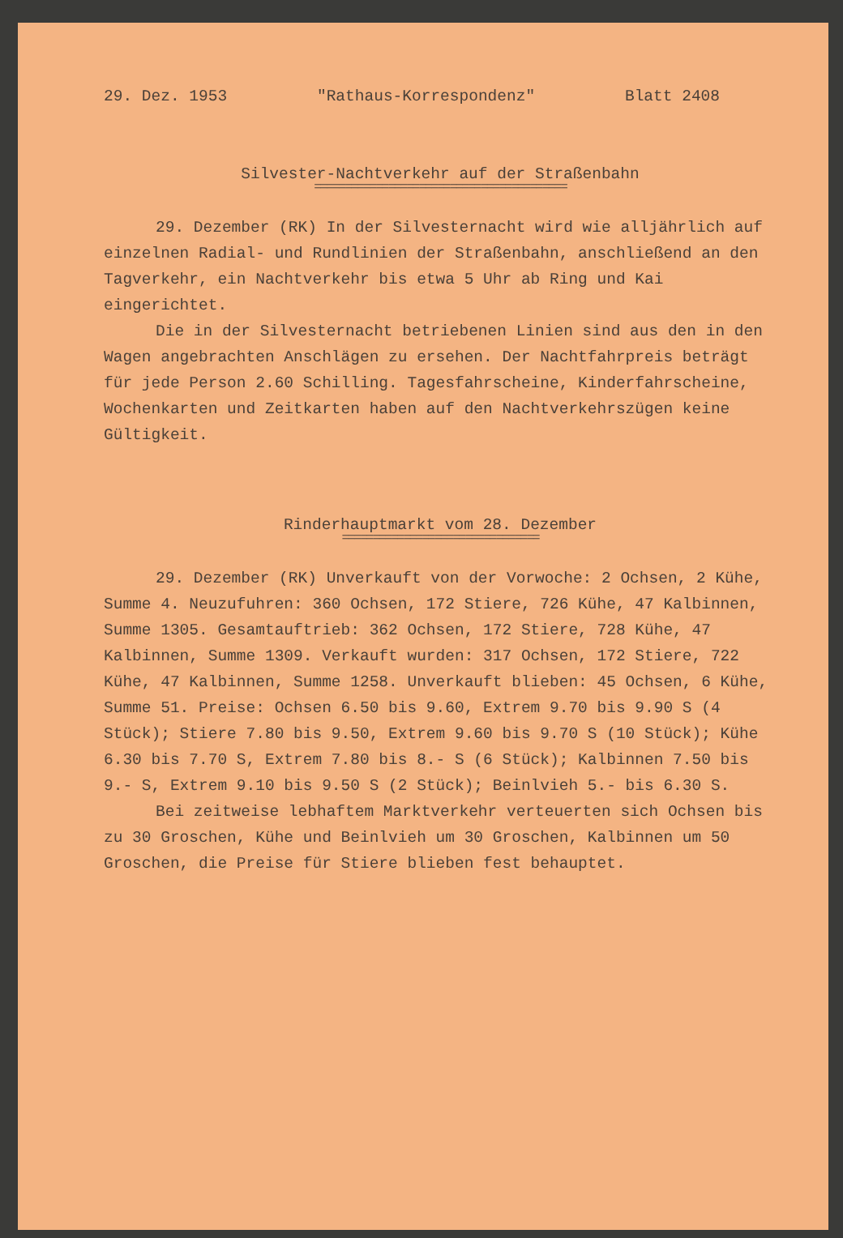29. Dez. 1953 "Rathaus-Korrespondenz" Blatt 2408
Silvester-Nachtverkehr auf der Straßenbahn
=========================================
29. Dezember (RK) In der Silvesternacht wird wie alljährlich auf einzelnen Radial- und Rundlinien der Straßenbahn, anschließend an den Tagverkehr, ein Nachtverkehr bis etwa 5 Uhr ab Ring und Kai eingerichtet.
Die in der Silvesternacht betriebenen Linien sind aus den in den Wagen angebrachten Anschlägen zu ersehen. Der Nachtfahrpreis beträgt für jede Person 2.60 Schilling. Tagesfahrscheine, Kinderfahrscheine, Wochenkarten und Zeitkarten haben auf den Nachtverkehrszügen keine Gültigkeit.
Rinderhauptmarkt vom 28. Dezember
================================
29. Dezember (RK) Unverkauft von der Vorwoche: 2 Ochsen, 2 Kühe, Summe 4. Neuzufuhren: 360 Ochsen, 172 Stiere, 726 Kühe, 47 Kalbinnen, Summe 1305. Gesamtauftrieb: 362 Ochsen, 172 Stiere, 728 Kühe, 47 Kalbinnen, Summe 1309. Verkauft wurden: 317 Ochsen, 172 Stiere, 722 Kühe, 47 Kalbinnen, Summe 1258. Unverkauft blieben: 45 Ochsen, 6 Kühe, Summe 51. Preise: Ochsen 6.50 bis 9.60, Extrem 9.70 bis 9.90 S (4 Stück); Stiere 7.80 bis 9.50, Extrem 9.60 bis 9.70 S (10 Stück); Kühe 6.30 bis 7.70 S, Extrem 7.80 bis 8.- S (6 Stück); Kalbinnen 7.50 bis 9.- S, Extrem 9.10 bis 9.50 S (2 Stück); Beinlvieh 5.- bis 6.30 S.
Bei zeitweise lebhaftem Marktverkehr verteuerten sich Ochsen bis zu 30 Groschen, Kühe und Beinlvieh um 30 Groschen, Kalbinnen um 50 Groschen, die Preise für Stiere blieben fest behauptet.